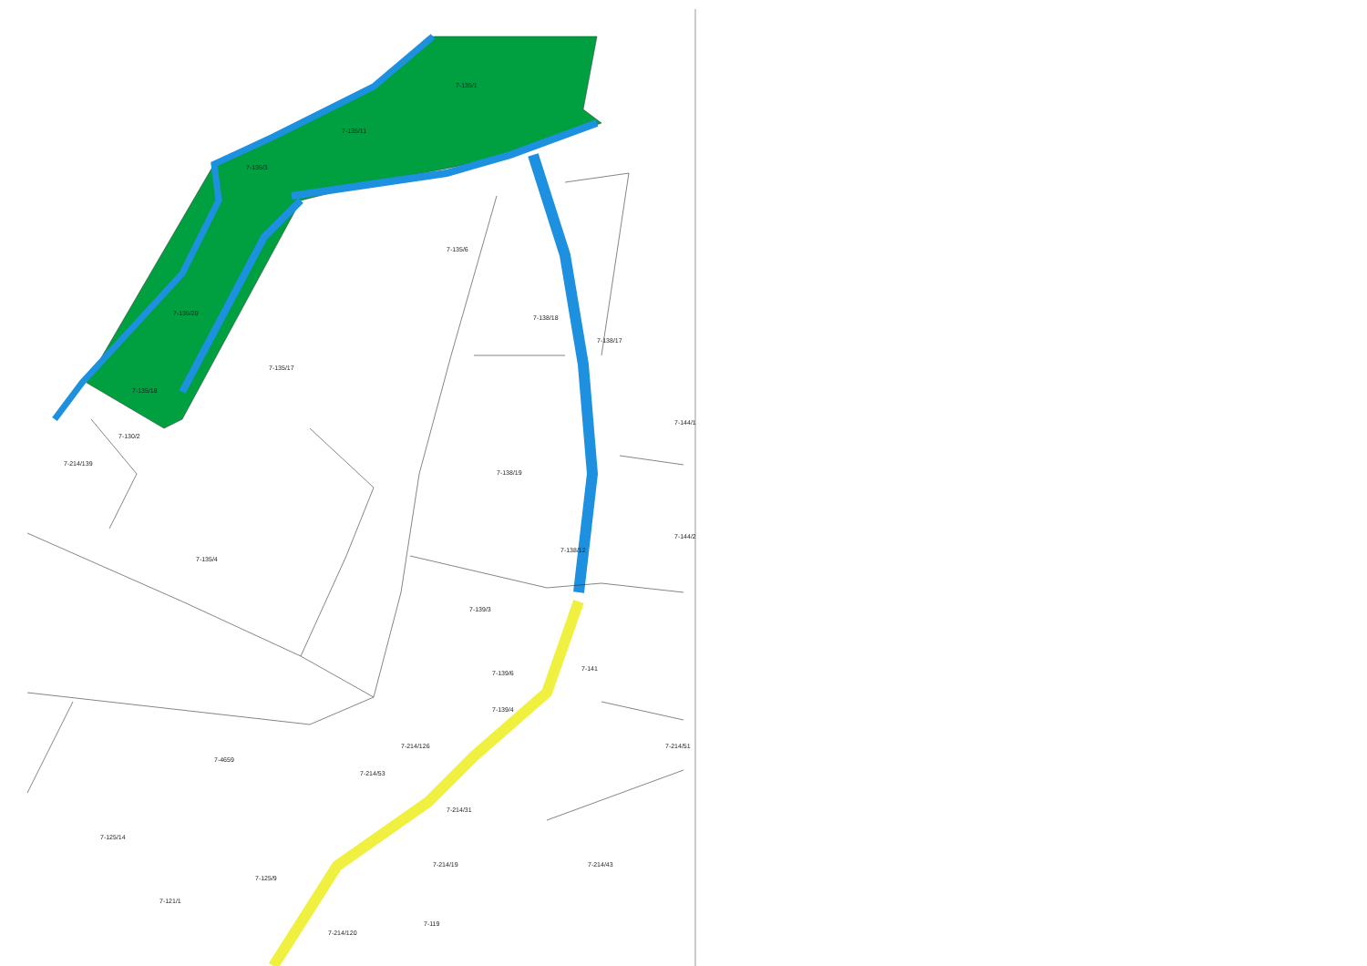7-135/6
7-135/17
7-135/4
7-138/18
7-138/17
7-144/1
7-138/19
7-138/12
7-144/2
7-139/3
7-139/6
7-139/4
7-141
7-214/126
7-214/53
7-214/51
7-214/31
7-4659
7-125/14
7-125/9
7-214/19 7-214/43
7-121/1
7-214/120
7-119
7-214/139
7-130/2
7-135/20
7-135/18
7-135/11
7-135/3
7-135/1